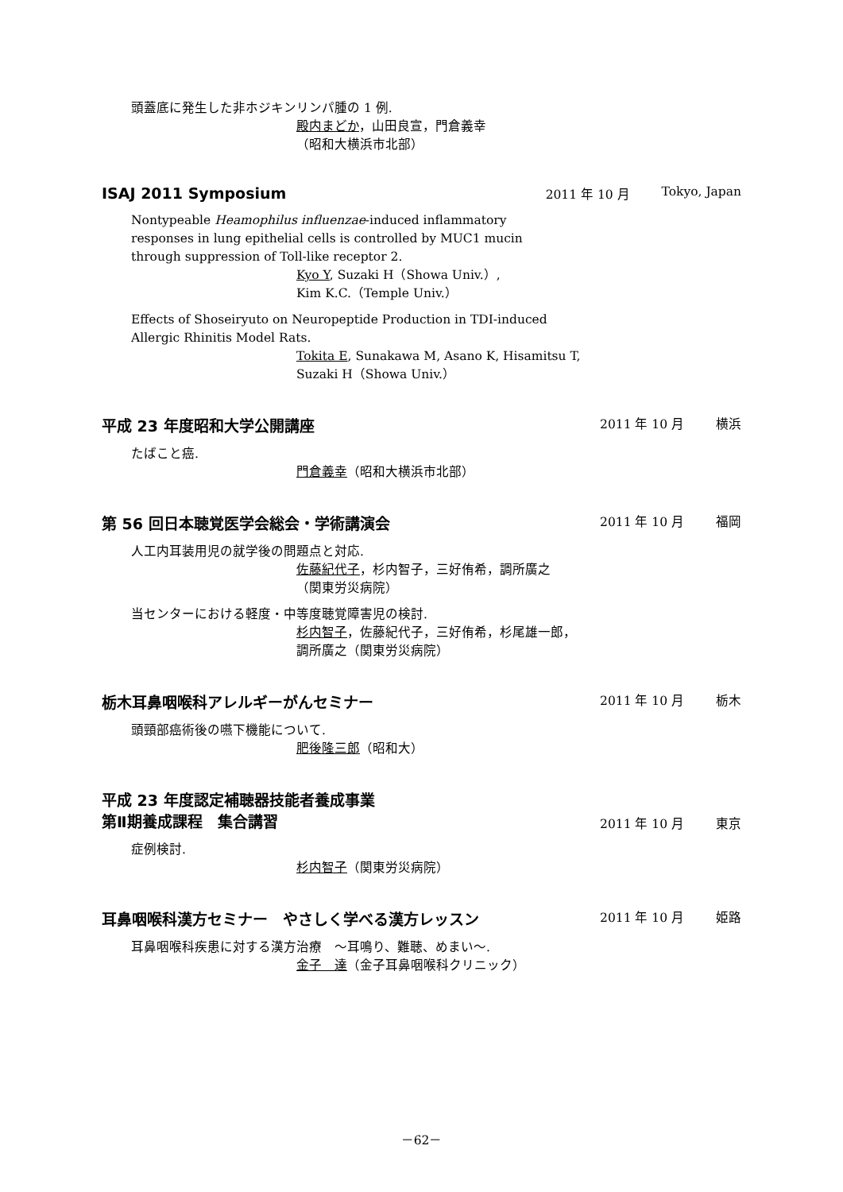頭蓋底に発生した非ホジキンリンパ腫の 1 例.
殿内まどか，山田良宣，門倉義幸
（昭和大横浜市北部）
ISAJ 2011 Symposium 2011 年 10 月 Tokyo, Japan
Nontypeable Heamophilus influenzae-induced inflammatory
responses in lung epithelial cells is controlled by MUC1 mucin
through suppression of Toll-like receptor 2.
Kyo Y, Suzaki H（Showa Univ.）,
Kim K.C.（Temple Univ.）
Effects of Shoseiryuto on Neuropeptide Production in TDI-induced
Allergic Rhinitis Model Rats.
Tokita E, Sunakawa M, Asano K, Hisamitsu T,
Suzaki H（Showa Univ.）
平成 23 年度昭和大学公開講座 2011 年 10 月 横浜
たばこと癌.
門倉義幸（昭和大横浜市北部）
第 56 回日本聴覚医学会総会・学術講演会 2011 年 10 月 福岡
人工内耳装用児の就学後の問題点と対応.
佐藤紀代子，杉内智子，三好侑希，調所廣之
（関東労災病院）
当センターにおける軽度・中等度聴覚障害児の検討.
杉内智子，佐藤紀代子，三好侑希，杉尾雄一郎，
調所廣之（関東労災病院）
栃木耳鼻咽喉科アレルギーがんセミナー 2011 年 10 月 栃木
頭頸部癌術後の嚥下機能について.
肥後隆三郎（昭和大）
平成 23 年度認定補聴器技能者養成事業
第Ⅱ期養成課程　集合講習 2011 年 10 月 東京
症例検討.
杉内智子（関東労災病院）
耳鼻咽喉科漢方セミナー　やさしく学べる漢方レッスン 2011 年 10 月 姫路
耳鼻咽喉科疾患に対する漢方治療　～耳鳴り、難聴、めまい～.
金子　達（金子耳鼻咽喉科クリニック）
－62－